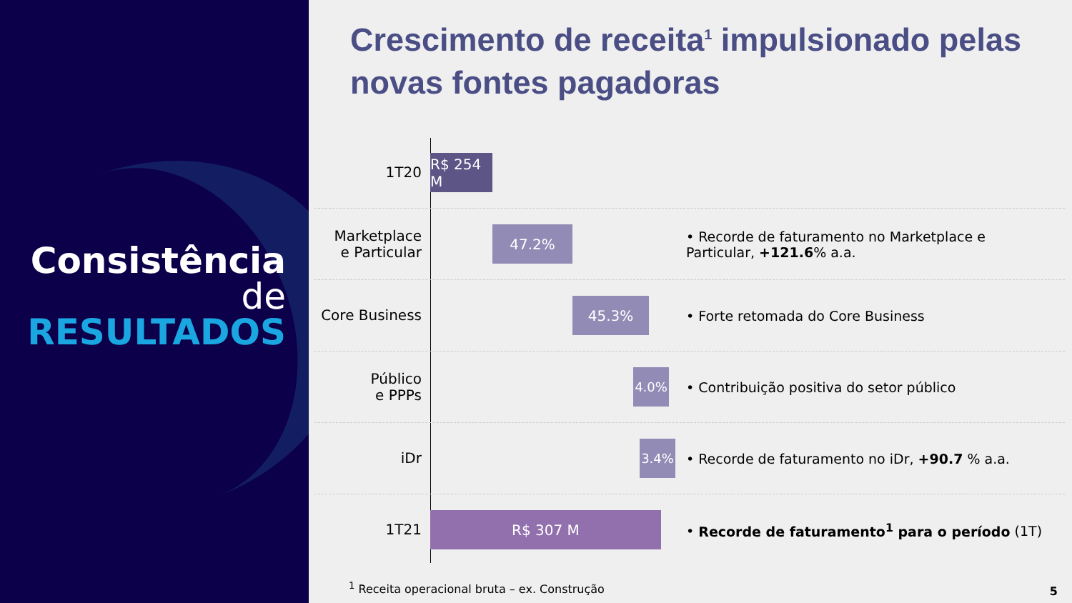Consistência
de
RESULTADOS
Crescimento de receita<sup>1</sup> impulsionado pelas novas fontes pagadoras
1T20
R$ 254 M
Marketplace
e Particular
47.2%
• Recorde de faturamento no Marketplace e Particular, +121.6% a.a.
Core Business
45.3% • Forte retomada do Core Business
Público
e PPPs
4.0% • Contribuição positiva do setor público
iDr
3.4%
• Recorde de faturamento no iDr, +90.7 % a.a.
1T21
R$ 307 M
• Recorde de faturamento<sup>1</sup> para o período (1T)
<sup>1</sup> Receita operacional bruta – ex. Construção
5